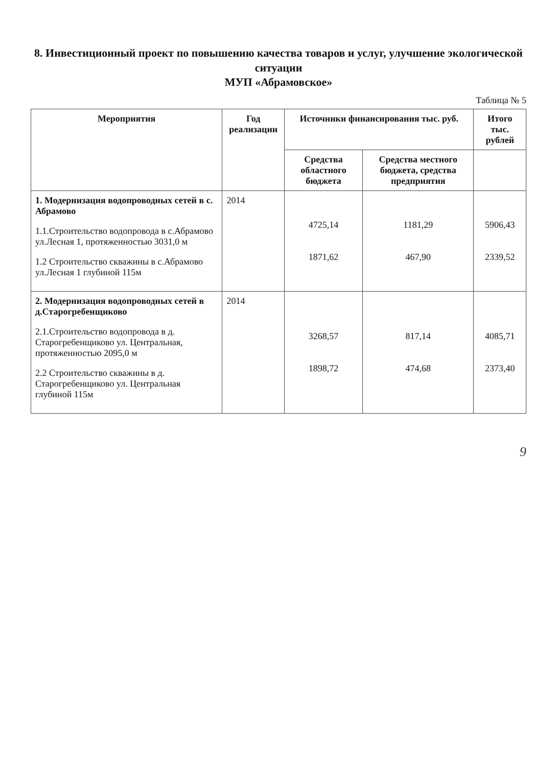8. Инвестиционный проект по повышению качества товаров и услуг, улучшение экологической ситуации
МУП «Абрамовское»
Таблица № 5
| Мероприятия | Год реализации | Источники финансирования тыс. руб. | | Итого тыс. рублей |
| --- | --- | --- | --- | --- |
| | | Средства областного бюджета | Средства местного бюджета, средства предприятия | |
| 1. Модернизация водопроводных сетей в с. Абрамово 1.1.Строительство водопровода в с.Абрамово ул.Лесная 1, протяженностью 3031,0 м 1.2 Строительство скважины в с.Абрамово ул.Лесная 1 глубиной 115м | 2014 | 4725,14 1871,62 | 1181,29 467,90 | 5906,43 2339,52 |
| 2. Модернизация водопроводных сетей в д.Старогребенщиково 2.1.Строительство водопровода в д. Старогребенщиково ул. Центральная, протяженностью 2095,0 м 2.2 Строительство скважины в д. Старогребенщиково ул. Центральная глубиной 115м | 2014 | 3268,57 1898,72 | 817,14 474,68 | 4085,71 2373,40 |
9